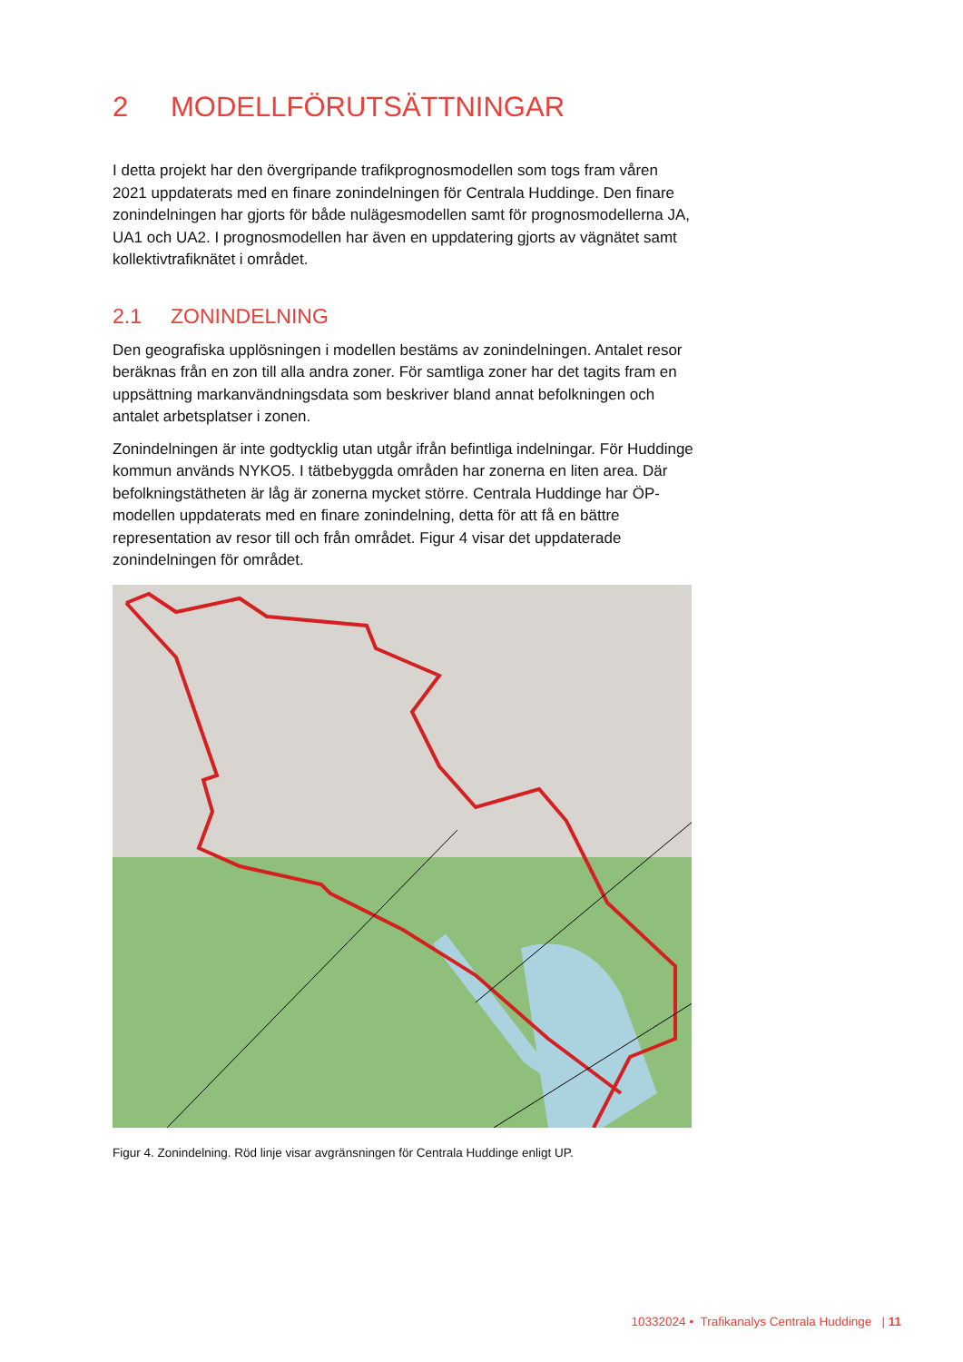2 MODELLFÖRUTSÄTTNINGAR
I detta projekt har den övergripande trafikprognosmodellen som togs fram våren 2021 uppdaterats med en finare zonindelningen för Centrala Huddinge. Den finare zonindelningen har gjorts för både nulägesmodellen samt för prognosmodellerna JA, UA1 och UA2. I prognosmodellen har även en uppdatering gjorts av vägnätet samt kollektivtrafiknätet i området.
2.1 ZONINDELNING
Den geografiska upplösningen i modellen bestäms av zonindelningen. Antalet resor beräknas från en zon till alla andra zoner. För samtliga zoner har det tagits fram en uppsättning markanvändningsdata som beskriver bland annat befolkningen och antalet arbetsplatser i zonen.
Zonindelningen är inte godtycklig utan utgår ifrån befintliga indelningar. För Huddinge kommun används NYKO5. I tätbebyggda områden har zonerna en liten area. Där befolkningstätheten är låg är zonerna mycket större. Centrala Huddinge har ÖP-modellen uppdaterats med en finare zonindelning, detta för att få en bättre representation av resor till och från området. Figur 4 visar det uppdaterade zonindelningen för området.
Figur 4. Zonindelning. Röd linje visar avgränsningen för Centrala Huddinge enligt UP.
10332024 • Trafikanalys Centrala Huddinge | 11